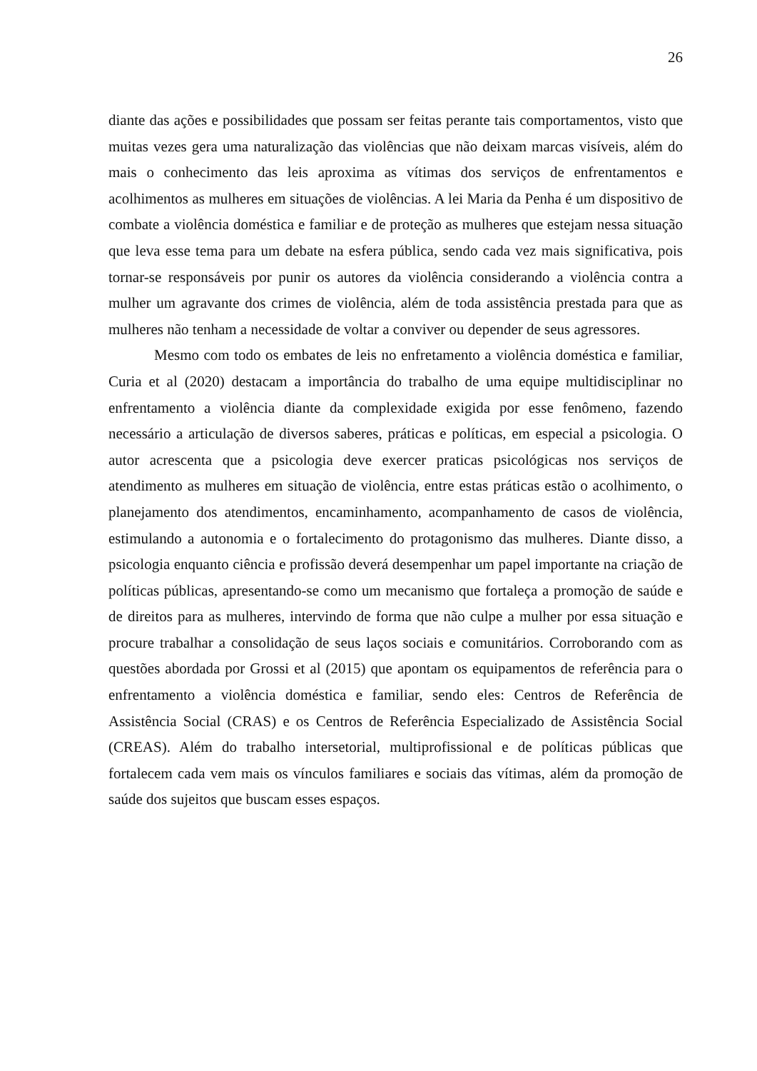26
diante das ações e possibilidades que possam ser feitas perante tais comportamentos, visto que muitas vezes gera uma naturalização das violências que não deixam marcas visíveis, além do mais o conhecimento das leis aproxima as vítimas dos serviços de enfrentamentos e acolhimentos as mulheres em situações de violências. A lei Maria da Penha é um dispositivo de combate a violência doméstica e familiar e de proteção as mulheres que estejam nessa situação que leva esse tema para um debate na esfera pública, sendo cada vez mais significativa, pois tornar-se responsáveis por punir os autores da violência considerando a violência contra a mulher um agravante dos crimes de violência, além de toda assistência prestada para que as mulheres não tenham a necessidade de voltar a conviver ou depender de seus agressores.
Mesmo com todo os embates de leis no enfretamento a violência doméstica e familiar, Curia et al (2020) destacam a importância do trabalho de uma equipe multidisciplinar no enfrentamento a violência diante da complexidade exigida por esse fenômeno, fazendo necessário a articulação de diversos saberes, práticas e políticas, em especial a psicologia. O autor acrescenta que a psicologia deve exercer praticas psicológicas nos serviços de atendimento as mulheres em situação de violência, entre estas práticas estão o acolhimento, o planejamento dos atendimentos, encaminhamento, acompanhamento de casos de violência, estimulando a autonomia e o fortalecimento do protagonismo das mulheres. Diante disso, a psicologia enquanto ciência e profissão deverá desempenhar um papel importante na criação de políticas públicas, apresentando-se como um mecanismo que fortaleça a promoção de saúde e de direitos para as mulheres, intervindo de forma que não culpe a mulher por essa situação e procure trabalhar a consolidação de seus laços sociais e comunitários. Corroborando com as questões abordada por Grossi et al (2015) que apontam os equipamentos de referência para o enfrentamento a violência doméstica e familiar, sendo eles: Centros de Referência de Assistência Social (CRAS) e os Centros de Referência Especializado de Assistência Social (CREAS). Além do trabalho intersetorial, multiprofissional e de políticas públicas que fortalecem cada vem mais os vínculos familiares e sociais das vítimas, além da promoção de saúde dos sujeitos que buscam esses espaços.